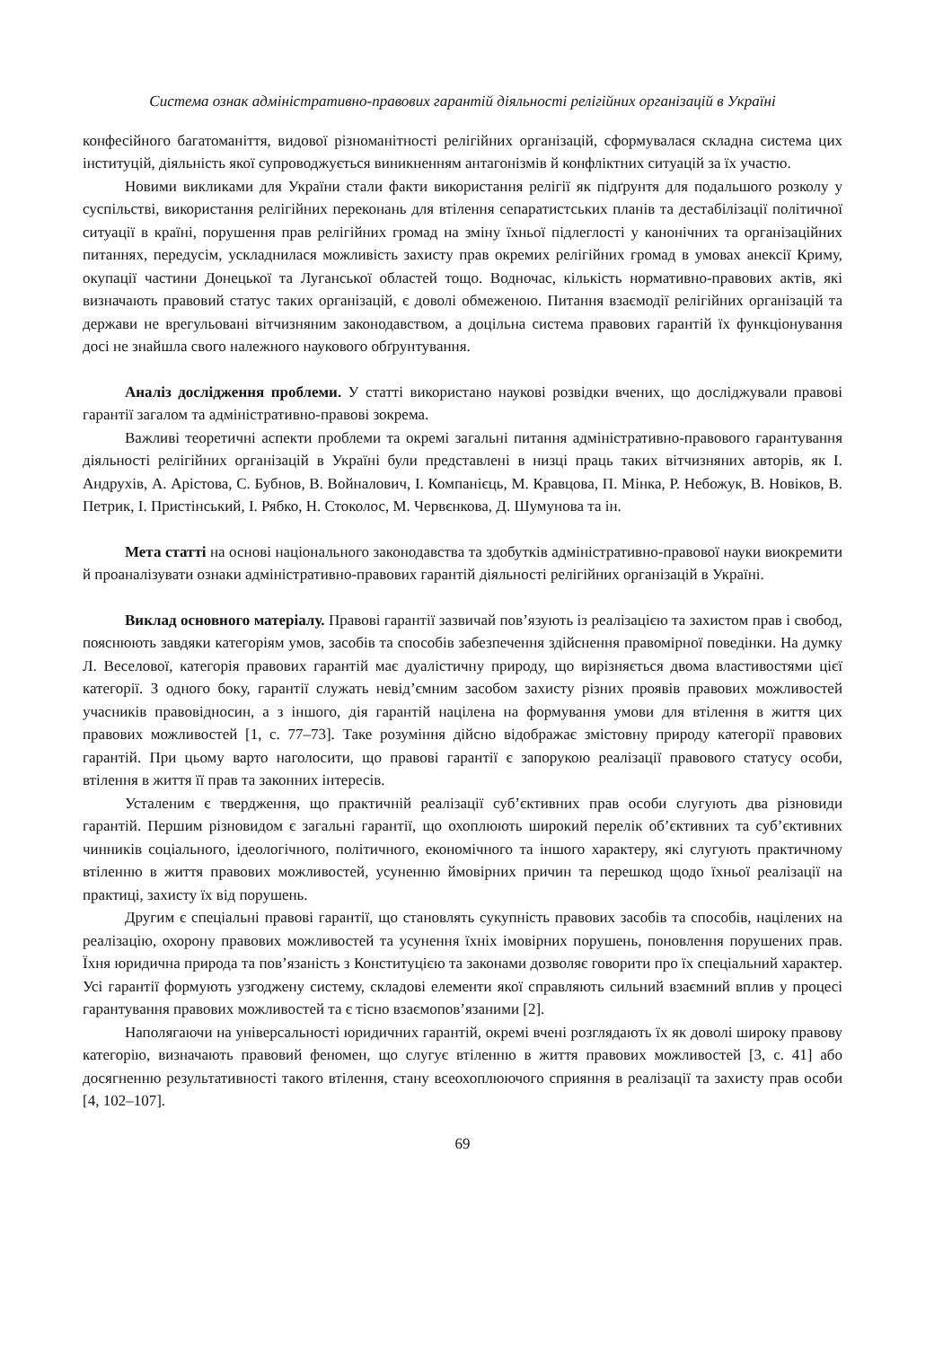Система ознак адміністративно-правових гарантій діяльності релігійних організацій в Україні
конфесійного багатоманіття, видової різноманітності релігійних організацій, сформувалася складна система цих інституцій, діяльність якої супроводжується виникненням антагонізмів й конфліктних ситуацій за їх участю.
Новими викликами для України стали факти використання релігії як підґрунтя для подальшого розколу у суспільстві, використання релігійних переконань для втілення сепаратистських планів та дестабілізації політичної ситуації в країні, порушення прав релігійних громад на зміну їхньої підлеглості у канонічних та організаційних питаннях, передусім, ускладнилася можливість захисту прав окремих релігійних громад в умовах анексії Криму, окупації частини Донецької та Луганської областей тощо. Водночас, кількість нормативно-правових актів, які визначають правовий статус таких організацій, є доволі обмеженою. Питання взаємодії релігійних організацій та держави не врегульовані вітчизняним законодавством, а доцільна система правових гарантій їх функціонування досі не знайшла свого належного наукового обґрунтування.
Аналіз дослідження проблеми. У статті використано наукові розвідки вчених, що досліджували правові гарантії загалом та адміністративно-правові зокрема.
Важливі теоретичні аспекти проблеми та окремі загальні питання адміністративно-правового гарантування діяльності релігійних організацій в Україні були представлені в низці праць таких вітчизняних авторів, як І. Андрухів, А. Арістова, С. Бубнов, В. Войналович, І. Компанієць, М. Кравцова, П. Мінка, Р. Небожук, В. Новіков, В. Петрик, І. Пристінський, І. Рябко, Н. Стоколос, М. Червєнкова, Д. Шумунова та ін.
Мета статті на основі національного законодавства та здобутків адміністративно-правової науки виокремити й проаналізувати ознаки адміністративно-правових гарантій діяльності релігійних організацій в Україні.
Виклад основного матеріалу. Правові гарантії зазвичай пов’язують із реалізацією та захистом прав і свобод, пояснюють завдяки категоріям умов, засобів та способів забезпечення здійснення правомірної поведінки. На думку Л. Веселової, категорія правових гарантій має дуалістичну природу, що вирізняється двома властивостями цієї категорії. З одного боку, гарантії служать невід’ємним засобом захисту різних проявів правових можливостей учасників правовідносин, а з іншого, дія гарантій націлена на формування умови для втілення в життя цих правових можливостей [1, с. 77–73]. Таке розуміння дійсно відображає змістовну природу категорії правових гарантій. При цьому варто наголосити, що правові гарантії є запорукою реалізації правового статусу особи, втілення в життя її прав та законних інтересів.
Усталеним є твердження, що практичній реалізації суб’єктивних прав особи слугують два різновиди гарантій. Першим різновидом є загальні гарантії, що охоплюють широкий перелік об’єктивних та суб’єктивних чинників соціального, ідеологічного, політичного, економічного та іншого характеру, які слугують практичному втіленню в життя правових можливостей, усуненню ймовірних причин та перешкод щодо їхньої реалізації на практиці, захисту їх від порушень.
Другим є спеціальні правові гарантії, що становлять сукупність правових засобів та способів, націлених на реалізацію, охорону правових можливостей та усунення їхніх імовірних порушень, поновлення порушених прав. Їхня юридична природа та пов’язаність з Конституцією та законами дозволяє говорити про їх спеціальний характер. Усі гарантії формують узгоджену систему, складові елементи якої справляють сильний взаємний вплив у процесі гарантування правових можливостей та є тісно взаємопов’язаними [2].
Наполягаючи на універсальності юридичних гарантій, окремі вчені розглядають їх як доволі широку правову категорію, визначають правовий феномен, що слугує втіленню в життя правових можливостей [3, с. 41] або досягненню результативності такого втілення, стану всеохоплюючого сприяння в реалізації та захисту прав особи [4, 102–107].
69